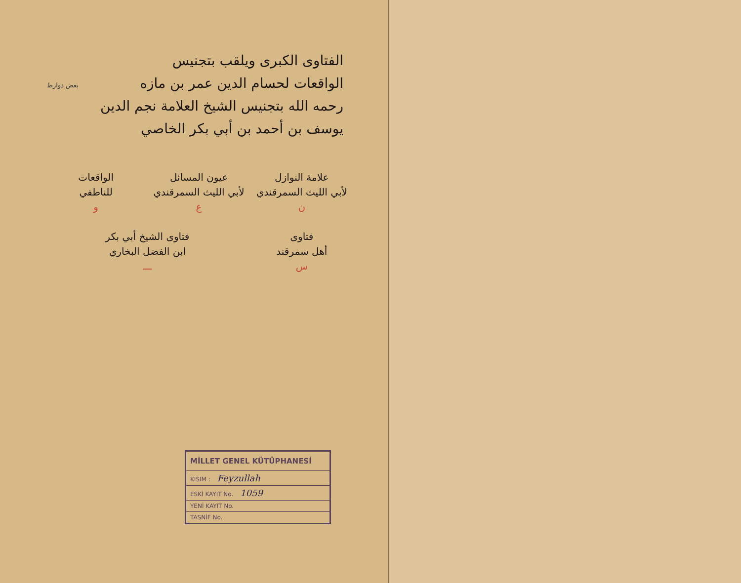الفتاوى الكبرى ويلقب بتجنيس
الواقعات لحسام الدين عمر بن مازه
رحمه الله بتجنيس الشيخ العلامة نجم الدين
يوسف بن أحمد بن أبي بكر الخاصي
بعض دوارط
علامة النوازل
لأبي الليث السمرقندي
ن
عيون المسائل
لأبي الليث السمرقندي
ع
الواقعات
للناطفي
و
فتاوى
أهل سمرقند
س
فتاوى الشيخ أبي بكر
ابن الفضل البخاري
ـــ
MİLLET GENEL KÜTÜPHANESİ
KISIM : Feyzullah
ESKİ KAYIT No. 1059
YENİ KAYIT No.
TASNİF No.